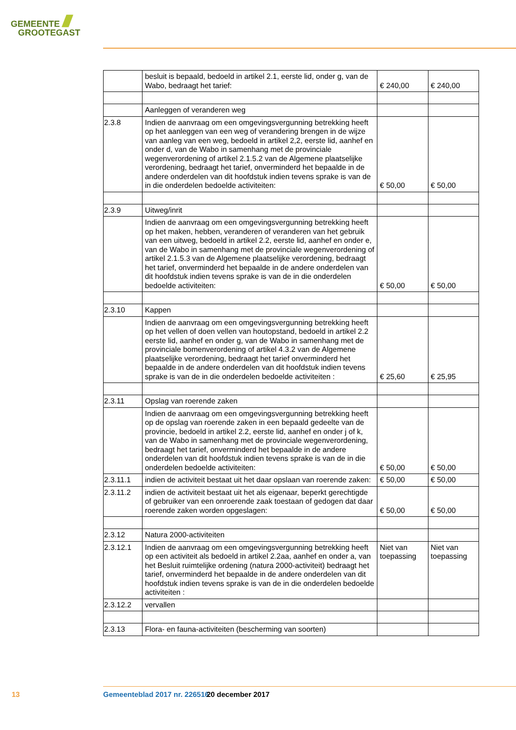GEMEENTE ////
GROOTEGAST
| | besluit is bepaald, bedoeld in artikel 2.1, eerste lid, onder g, van de Wabo, bedraagt het tarief: | € 240,00 | € 240,00 |
| | Aanleggen of veranderen weg | | |
| 2.3.8 | Indien de aanvraag om een omgevingsvergunning betrekking heeft op het aanleggen van een weg of verandering brengen in de wijze van aanleg van een weg, bedoeld in artikel 2,2, eerste lid, aanhef en onder d, van de Wabo in samenhang met de provinciale wegenverordening of artikel 2.1.5.2 van de Algemene plaatselijke verordening, bedraagt het tarief, onverminderd het bepaalde in de andere onderdelen van dit hoofdstuk indien tevens sprake is van de in die onderdelen bedoelde activiteiten: | € 50,00 | € 50,00 |
| 2.3.9 | Uitweg/inrit | | |
| | Indien de aanvraag om een omgevingsvergunning betrekking heeft op het maken, hebben, veranderen of veranderen van het gebruik van een uitweg, bedoeld in artikel 2.2, eerste lid, aanhef en onder e, van de Wabo in samenhang met de provinciale wegenverordening of artikel 2.1.5.3 van de Algemene plaatselijke verordening, bedraagt het tarief, onverminderd het bepaalde in de andere onderdelen van dit hoofdstuk indien tevens sprake is van de in die onderdelen bedoelde activiteiten: | € 50,00 | € 50,00 |
| 2.3.10 | Kappen | | |
| | Indien de aanvraag om een omgevingsvergunning betrekking heeft op het vellen of doen vellen van houtopstand, bedoeld in artikel 2.2 eerste lid, aanhef en onder g, van de Wabo in samenhang met de provinciale bomenverordening of artikel 4.3.2 van de Algemene plaatselijke verordening, bedraagt het tarief onverminderd het bepaalde in de andere onderdelen van dit hoofdstuk indien tevens sprake is van de in die onderdelen bedoelde activiteiten : | € 25,60 | € 25,95 |
| 2.3.11 | Opslag van roerende zaken | | |
| | Indien de aanvraag om een omgevingsvergunning betrekking heeft op de opslag van roerende zaken in een bepaald gedeelte van de provincie, bedoeld in artikel 2.2, eerste lid, aanhef en onder j of k, van de Wabo in samenhang met de provinciale wegenverordening, bedraagt het tarief, onverminderd het bepaalde in de andere onderdelen van dit hoofdstuk indien tevens sprake is van de in die onderdelen bedoelde activiteiten: | € 50,00 | € 50,00 |
| 2.3.11.1 | indien de activiteit bestaat uit het daar opslaan van roerende zaken: | € 50,00 | € 50,00 |
| 2.3.11.2 | indien de activiteit bestaat uit het als eigenaar, beperkt gerechtigde of gebruiker van een onroerende zaak toestaan of gedogen dat daar roerende zaken worden opgeslagen: | € 50,00 | € 50,00 |
| 2.3.12 | Natura 2000-activiteiten | | |
| 2.3.12.1 | Indien de aanvraag om een omgevingsvergunning betrekking heeft op een activiteit als bedoeld in artikel 2.2aa, aanhef en onder a, van het Besluit ruimtelijke ordening (natura 2000-activiteit) bedraagt het tarief, onverminderd het bepaalde in de andere onderdelen van dit hoofdstuk indien tevens sprake is van de in die onderdelen bedoelde activiteiten : | Niet van toepassing | Niet van toepassing |
| 2.3.12.2 | vervallen | | |
| 2.3.13 | Flora- en fauna-activiteiten (bescherming van soorten) | | |
13 Gemeenteblad 2017 nr. 226516 20 december 2017